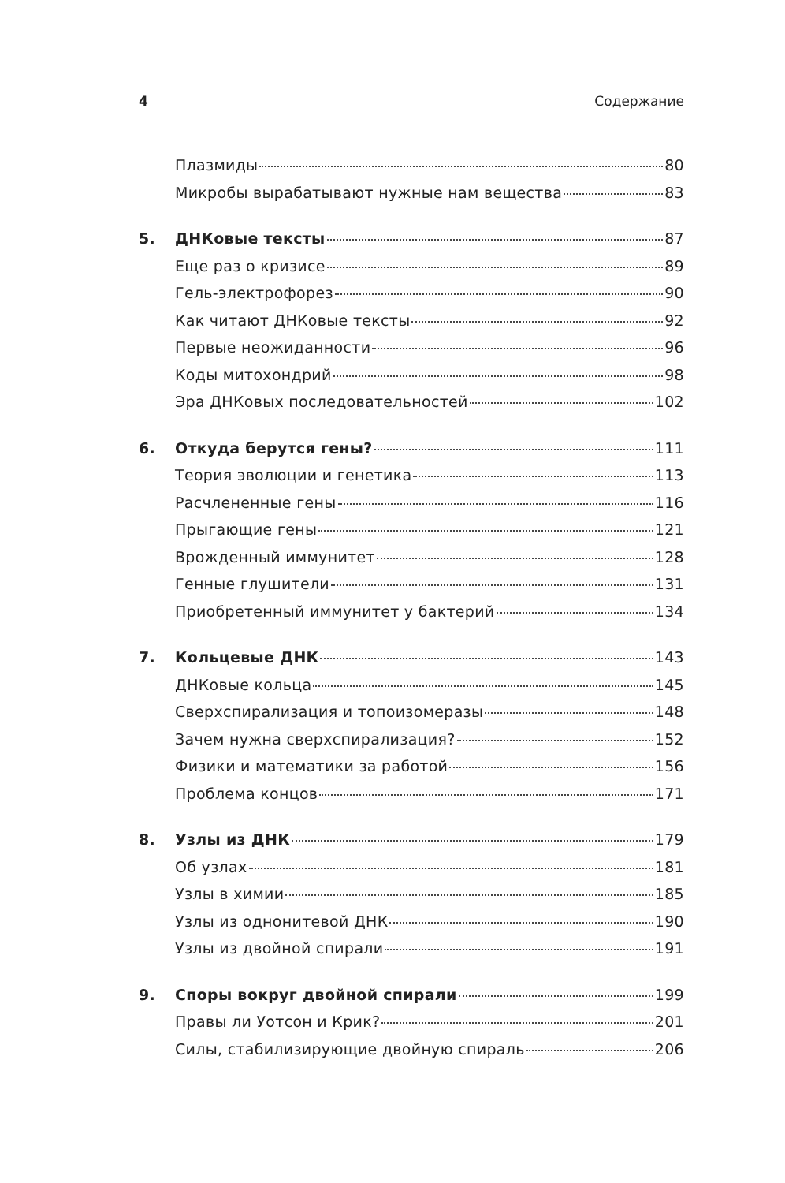4 Содержание
Плазмиды 80
Микробы вырабатывают нужные нам вещества 83
5. ДНКовые тексты 87
Еще раз о кризисе 89
Гель-электрофорез 90
Как читают ДНКовые тексты 92
Первые неожиданности 96
Коды митохондрий 98
Эра ДНКовых последовательностей 102
6. Откуда берутся гены? 111
Теория эволюции и генетика 113
Расчлененные гены 116
Прыгающие гены 121
Врожденный иммунитет 128
Генные глушители 131
Приобретенный иммунитет у бактерий 134
7. Кольцевые ДНК 143
ДНКовые кольца 145
Сверхспирализация и топоизомеразы 148
Зачем нужна сверхспирализация? 152
Физики и математики за работой 156
Проблема концов 171
8. Узлы из ДНК 179
Об узлах 181
Узлы в химии 185
Узлы из однонитевой ДНК 190
Узлы из двойной спирали 191
9. Споры вокруг двойной спирали 199
Правы ли Уотсон и Крик? 201
Силы, стабилизирующие двойную спираль 206